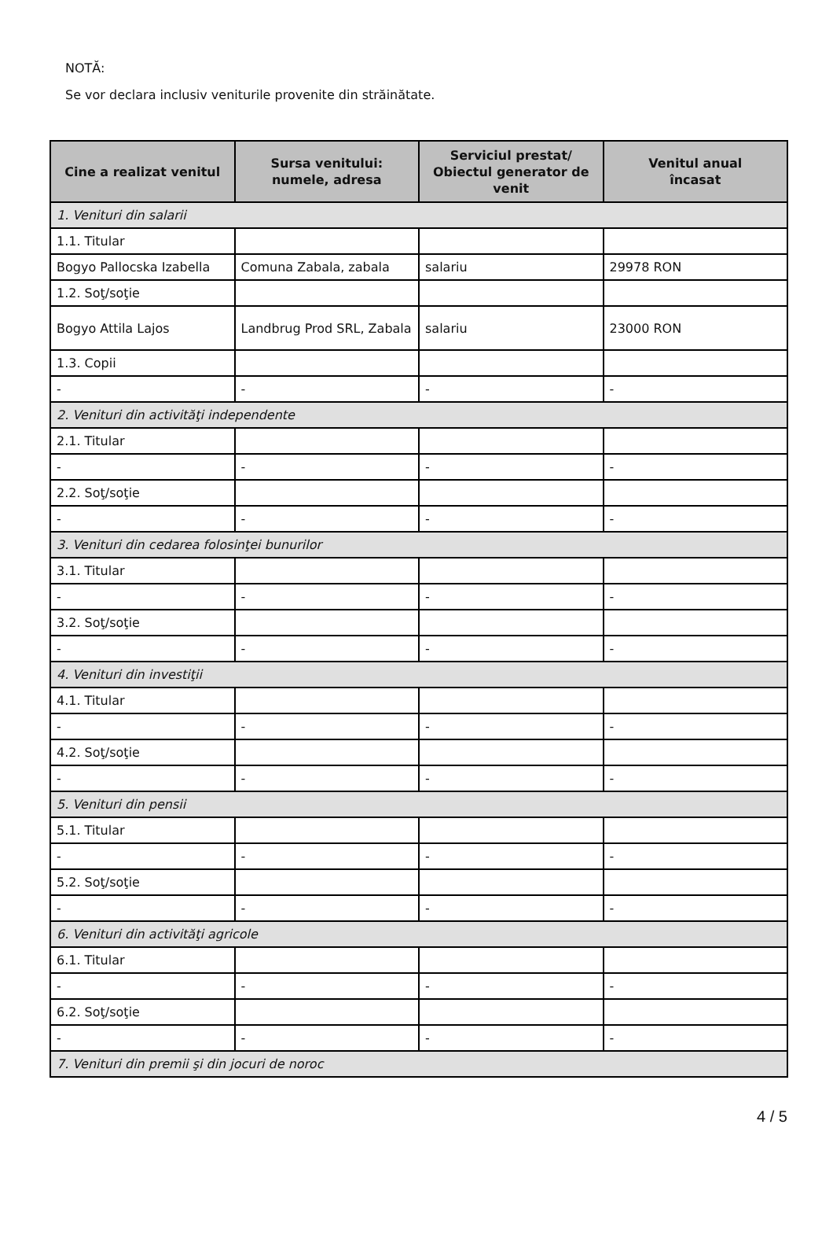NOTĂ:
Se vor declara inclusiv veniturile provenite din străinătate.
| Cine a realizat venitul | Sursa venitului: numele, adresa | Serviciul prestat/ Obiectul generator de venit | Venitul anual încasat |
| --- | --- | --- | --- |
| 1. Venituri din salarii | | | |
| 1.1. Titular | | | |
| Bogyo Pallocska Izabella | Comuna Zabala, zabala | salariu | 29978 RON |
| 1.2. Soţ/soţie | | | |
| Bogyo Attila Lajos | Landbrug Prod SRL, Zabala | salariu | 23000 RON |
| 1.3. Copii | | | |
| - | - | - | - |
| 2. Venituri din activităţi independente | | | |
| 2.1. Titular | | | |
| - | - | - | - |
| 2.2. Soţ/soţie | | | |
| - | - | - | - |
| 3. Venituri din cedarea folosinţei bunurilor | | | |
| 3.1. Titular | | | |
| - | - | - | - |
| 3.2. Soţ/soţie | | | |
| - | - | - | - |
| 4. Venituri din investiţii | | | |
| 4.1. Titular | | | |
| - | - | - | - |
| 4.2. Soţ/soţie | | | |
| - | - | - | - |
| 5. Venituri din pensii | | | |
| 5.1. Titular | | | |
| - | - | - | - |
| 5.2. Soţ/soţie | | | |
| - | - | - | - |
| 6. Venituri din activităţi agricole | | | |
| 6.1. Titular | | | |
| - | - | - | - |
| 6.2. Soţ/soţie | | | |
| - | - | - | - |
| 7. Venituri din premii şi din jocuri de noroc | | | |
4 / 5